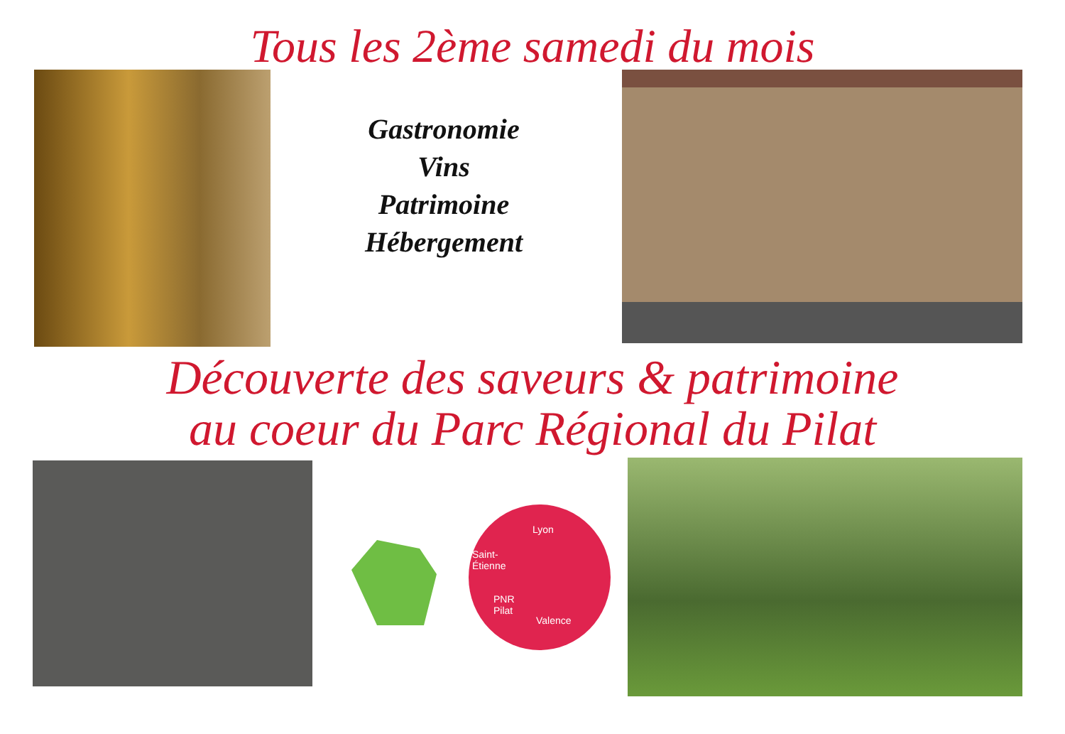Tous les 2ème samedi du mois
Gastronomie
Vins
Patrimoine
Hébergement
Découverte des saveurs & patrimoine
au coeur du Parc Régional du Pilat
Lyon
Saint-
Étienne
PNR
Pilat
Valence